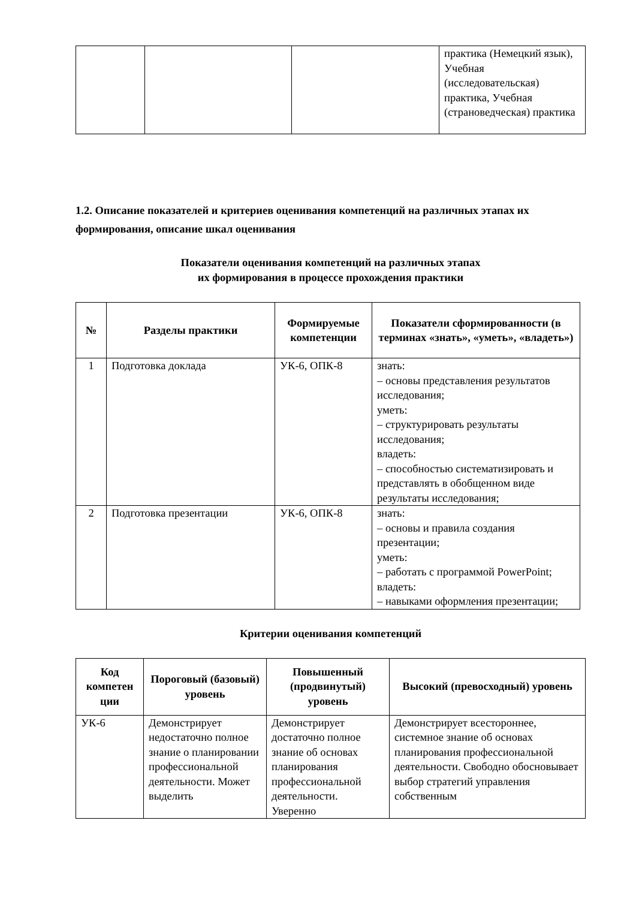| | | | практика (Немецкий язык), Учебная (исследовательская) практика, Учебная (страноведческая) практика |
1.2. Описание показателей и критериев оценивания компетенций на различных этапах их формирования, описание шкал оценивания
Показатели оценивания компетенций на различных этапах
их формирования в процессе прохождения практики
| № | Разделы практики | Формируемые компетенции | Показатели сформированности (в терминах «знать», «уметь», «владеть») |
| --- | --- | --- | --- |
| 1 | Подготовка доклада | УК-6, ОПК-8 | знать: – основы представления результатов исследования; уметь: – структурировать результаты исследования; владеть: – способностью систематизировать и представлять в обобщенном виде результаты исследования; |
| 2 | Подготовка презентации | УК-6, ОПК-8 | знать: – основы и правила создания презентации; уметь: – работать с программой PowerPoint; владеть: – навыками оформления презентации; |
Критерии оценивания компетенций
| Код компетен ции | Пороговый (базовый) уровень | Повышенный (продвинутый) уровень | Высокий (превосходный) уровень |
| --- | --- | --- | --- |
| УК-6 | Демонстрирует недостаточно полное знание о планировании профессиональной деятельности. Может выделить | Демонстрирует достаточно полное знание об основах планирования профессиональной деятельности. Уверенно | Демонстрирует всестороннее, системное знание об основах планирования профессиональной деятельности. Свободно обосновывает выбор стратегий управления собственным |